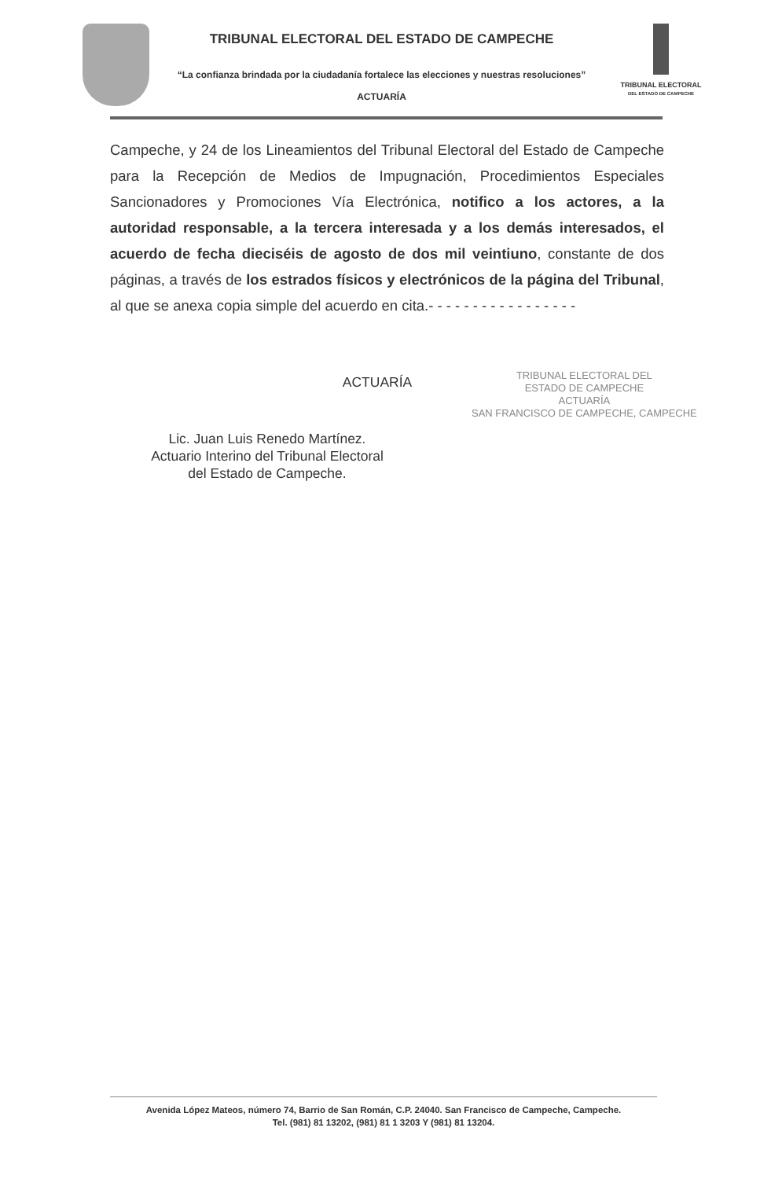TRIBUNAL ELECTORAL DEL ESTADO DE CAMPECHE
“La confianza brindada por la ciudadanía fortalece las elecciones y nuestras resoluciones”
ACTUARÍA
TRIBUNAL ELECTORAL
DEL ESTADO DE CAMPECHE
Campeche, y 24 de los Lineamientos del Tribunal Electoral del Estado de Campeche para la Recepción de Medios de Impugnación, Procedimientos Especiales Sancionadores y Promociones Vía Electrónica, notifico a los actores, a la autoridad responsable, a la tercera interesada y a los demás interesados, el acuerdo de fecha dieciséis de agosto de dos mil veintiuno, constante de dos páginas, a través de los estrados físicos y electrónicos de la página del Tribunal, al que se anexa copia simple del acuerdo en cita.- - - - - - - - - - - - - - - - -
TRIBUNAL ELECTORAL DEL
ESTADO DE CAMPECHE
ACTUARÍA
SAN FRANCISCO DE CAMPECHE, CAMPECHE
ACTUARÍA
Lic. Juan Luis Renedo Martínez.
Actuario Interino del Tribunal Electoral
del Estado de Campeche.
Avenida López Mateos, número 74, Barrio de San Román, C.P. 24040. San Francisco de Campeche, Campeche.
Tel. (981) 81 13202, (981) 81 1 3203 Y (981) 81 13204.